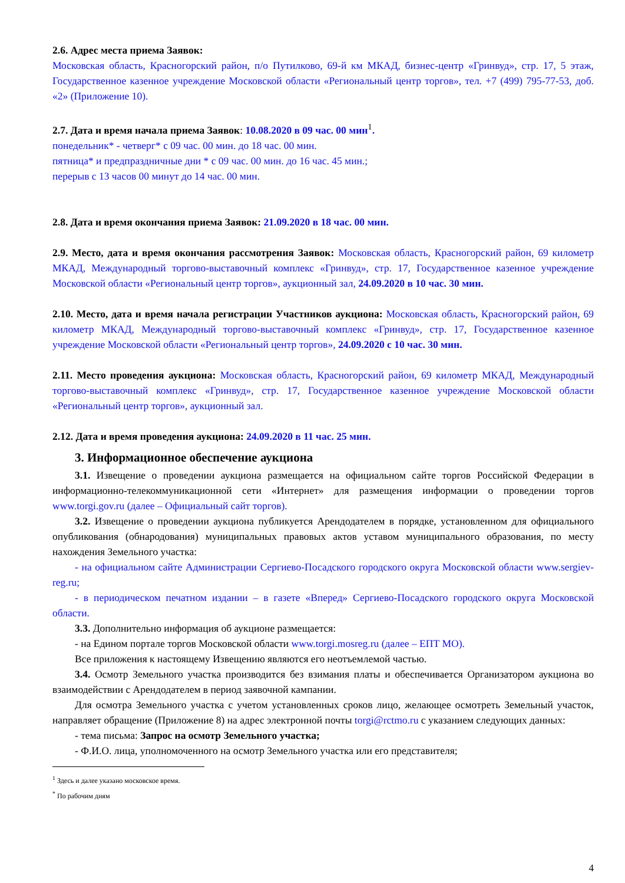2.6. Адрес места приема Заявок:
Московская область, Красногорский район, п/о Путилково, 69-й км МКАД, бизнес-центр «Гринвуд», стр. 17, 5 этаж, Государственное казенное учреждение Московской области «Региональный центр торгов», тел. +7 (499) 795-77-53, доб. «2» (Приложение 10).
2.7. Дата и время начала приема Заявок: 10.08.2020 в 09 час. 00 мин<sup>1</sup>.
понедельник* - четверг* с 09 час. 00 мин. до 18 час. 00 мин.
пятница* и предпраздничные дни * с 09 час. 00 мин. до 16 час. 45 мин.;
перерыв с 13 часов 00 минут до 14 час. 00 мин.
2.8. Дата и время окончания приема Заявок: 21.09.2020 в 18 час. 00 мин.
2.9. Место, дата и время окончания рассмотрения Заявок: Московская область, Красногорский район, 69 километр МКАД, Международный торгово-выставочный комплекс «Гринвуд», стр. 17, Государственное казенное учреждение Московской области «Региональный центр торгов», аукционный зал, 24.09.2020 в 10 час. 30 мин.
2.10. Место, дата и время начала регистрации Участников аукциона: Московская область, Красногорский район, 69 километр МКАД, Международный торгово-выставочный комплекс «Гринвуд», стр. 17, Государственное казенное учреждение Московской области «Региональный центр торгов», 24.09.2020 с 10 час. 30 мин.
2.11. Место проведения аукциона: Московская область, Красногорский район, 69 километр МКАД, Международный торгово-выставочный комплекс «Гринвуд», стр. 17, Государственное казенное учреждение Московской области «Региональный центр торгов», аукционный зал.
2.12. Дата и время проведения аукциона: 24.09.2020 в 11 час. 25 мин.
3. Информационное обеспечение аукциона
3.1. Извещение о проведении аукциона размещается на официальном сайте торгов Российской Федерации в информационно-телекоммуникационной сети «Интернет» для размещения информации о проведении торгов www.torgi.gov.ru (далее – Официальный сайт торгов).
3.2. Извещение о проведении аукциона публикуется Арендодателем в порядке, установленном для официального опубликования (обнародования) муниципальных правовых актов уставом муниципального образования, по месту нахождения Земельного участка:
- на официальном сайте Администрации Сергиево-Посадского городского округа Московской области www.sergiev-reg.ru;
- в периодическом печатном издании – в газете «Вперед» Сергиево-Посадского городского округа Московской области.
3.3. Дополнительно информация об аукционе размещается:
- на Едином портале торгов Московской области www.torgi.mosreg.ru (далее – ЕПТ МО).
Все приложения к настоящему Извещению являются его неотъемлемой частью.
3.4. Осмотр Земельного участка производится без взимания платы и обеспечивается Организатором аукциона во взаимодействии с Арендодателем в период заявочной кампании.
Для осмотра Земельного участка с учетом установленных сроков лицо, желающее осмотреть Земельный участок, направляет обращение (Приложение 8) на адрес электронной почты torgi@rctmo.ru с указанием следующих данных:
- тема письма: Запрос на осмотр Земельного участка;
- Ф.И.О. лица, уполномоченного на осмотр Земельного участка или его представителя;
<sup>1</sup> Здесь и далее указано московское время.
<sup>*</sup> По рабочим дням
4